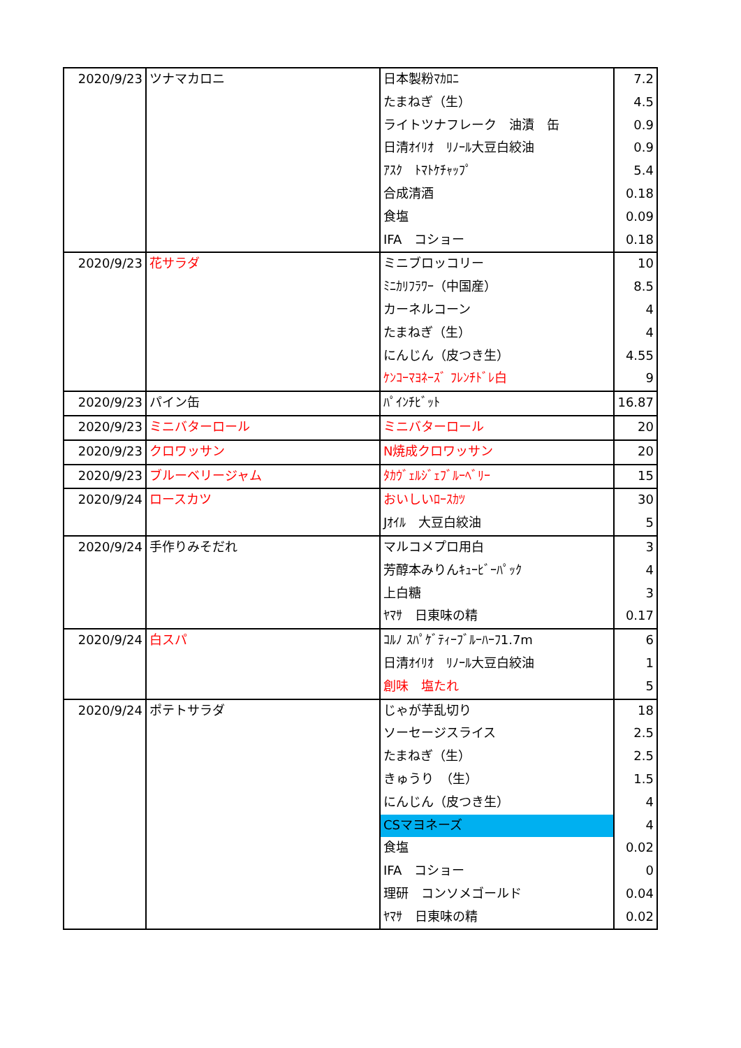| 2020/9/23 | ツナマカロニ | 日本製粉ﾏｶﾛﾆ | 7.2 |
| | | たまねぎ（生） | 4.5 |
| | | ライトツナフレーク 油漬 缶 | 0.9 |
| | | 日清ｵｲﾘｵ ﾘﾉｰﾙ大豆白絞油 | 0.9 |
| | | ｱｽｸ ﾄﾏﾄｹﾁｬｯﾌﾟ | 5.4 |
| | | 合成清酒 | 0.18 |
| | | 食塩 | 0.09 |
| | | IFA コショー | 0.18 |
| 2020/9/23 | 花サラダ | ミニブロッコリー | 10 |
| | | ﾐﾆｶﾘﾌﾗﾜｰ（中国産） | 8.5 |
| | | カーネルコーン | 4 |
| | | たまねぎ（生） | 4 |
| | | にんじん（皮つき生） | 4.55 |
| | | ｹﾝｺｰﾏﾖﾈｰｽﾞ ﾌﾚﾝﾁﾄﾞﾚ白 | 9 |
| 2020/9/23 | パイン缶 | ﾊﾟｲﾝﾁﾋﾞｯﾄ | 16.87 |
| 2020/9/23 | ミニバターロール | ミニバターロール | 20 |
| 2020/9/23 | クロワッサン | N焼成クロワッサン | 20 |
| 2020/9/23 | ブルーベリージャム | ﾀｶｳﾞｪﾙｼﾞｪﾌﾞﾙｰﾍﾞﾘｰ | 15 |
| 2020/9/24 | ロースカツ | おいしいﾛｰｽｶﾂ | 30 |
| | | Jｵｲﾙ 大豆白絞油 | 5 |
| 2020/9/24 | 手作りみそだれ | マルコメプロ用白 | 3 |
| | | 芳醇本みりんｷｭｰﾋﾞｰﾊﾟｯｸ | 4 |
| | | 上白糖 | 3 |
| | | ﾔﾏｻ 日東味の精 | 0.17 |
| 2020/9/24 | 白スパ | ｺﾙﾉ ｽﾊﾟｹﾞﾃｨｰﾌﾞﾙｰﾊｰﾌ1.7m | 6 |
| | | 日清ｵｲﾘｵ ﾘﾉｰﾙ大豆白絞油 | 1 |
| | | 創味 塩たれ | 5 |
| 2020/9/24 | ポテトサラダ | じゃが芋乱切り | 18 |
| | | ソーセージスライス | 2.5 |
| | | たまねぎ（生） | 2.5 |
| | | きゅうり （生） | 1.5 |
| | | にんじん（皮つき生） | 4 |
| | | CSマヨネーズ | 4 |
| | | 食塩 | 0.02 |
| | | IFA コショー | 0 |
| | | 理研 コンソメゴールド | 0.04 |
| | | ﾔﾏｻ 日東味の精 | 0.02 |